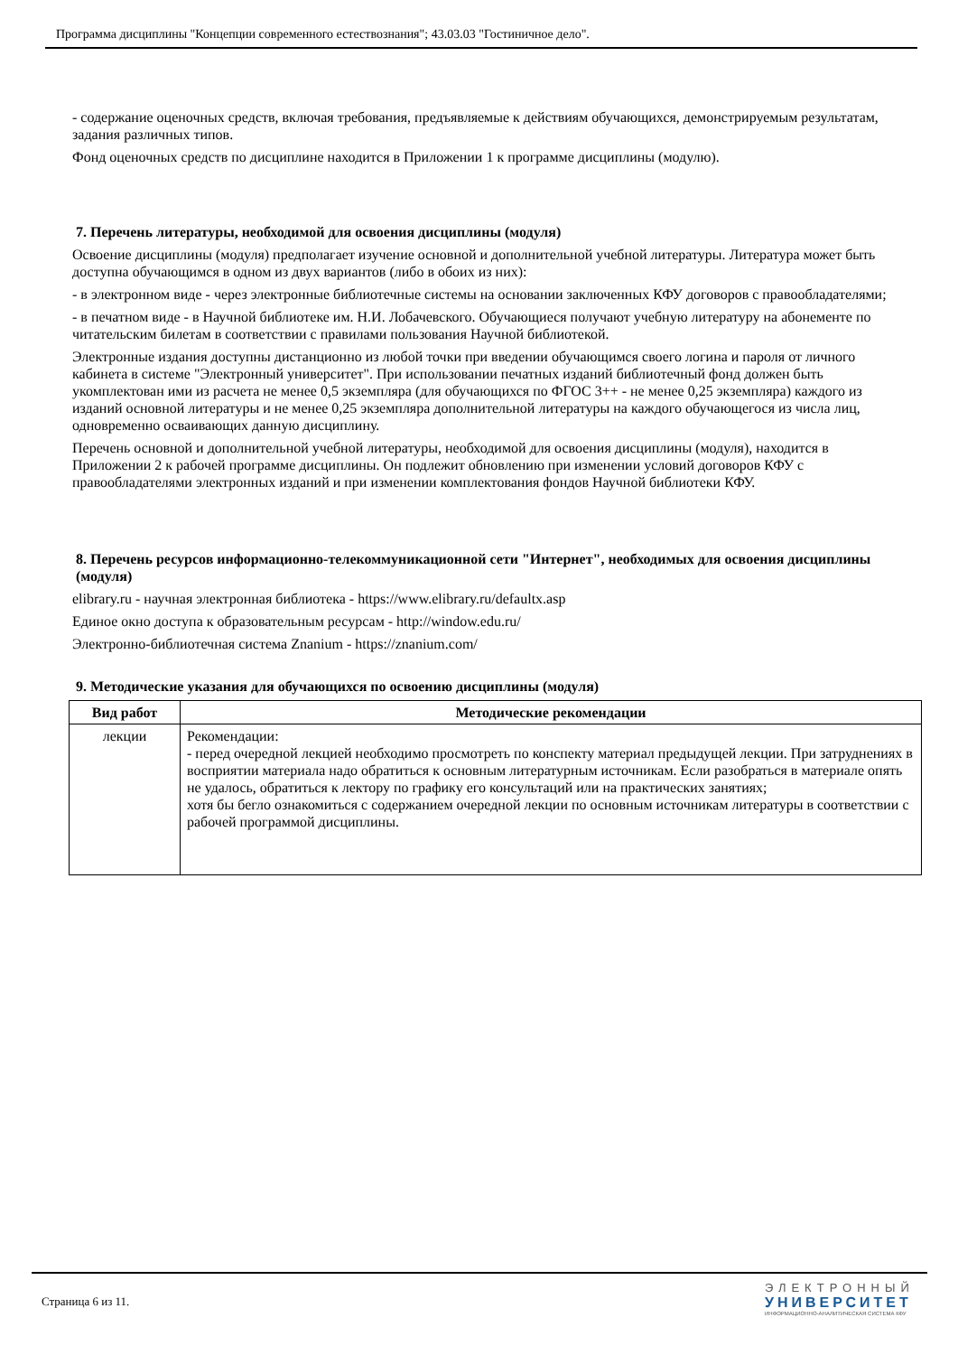Программа дисциплины "Концепции современного естествознания"; 43.03.03 "Гостиничное дело".
- содержание оценочных средств, включая требования, предъявляемые к действиям обучающихся, демонстрируемым результатам, задания различных типов.
Фонд оценочных средств по дисциплине находится в Приложении 1 к программе дисциплины (модулю).
7. Перечень литературы, необходимой для освоения дисциплины (модуля)
Освоение дисциплины (модуля) предполагает изучение основной и дополнительной учебной литературы. Литература может быть доступна обучающимся в одном из двух вариантов (либо в обоих из них):
- в электронном виде - через электронные библиотечные системы на основании заключенных КФУ договоров с правообладателями;
- в печатном виде - в Научной библиотеке им. Н.И. Лобачевского. Обучающиеся получают учебную литературу на абонементе по читательским билетам в соответствии с правилами пользования Научной библиотекой.
Электронные издания доступны дистанционно из любой точки при введении обучающимся своего логина и пароля от личного кабинета в системе "Электронный университет". При использовании печатных изданий библиотечный фонд должен быть укомплектован ими из расчета не менее 0,5 экземпляра (для обучающихся по ФГОС 3++ - не менее 0,25 экземпляра) каждого из изданий основной литературы и не менее 0,25 экземпляра дополнительной литературы на каждого обучающегося из числа лиц, одновременно осваивающих данную дисциплину.
Перечень основной и дополнительной учебной литературы, необходимой для освоения дисциплины (модуля), находится в Приложении 2 к рабочей программе дисциплины. Он подлежит обновлению при изменении условий договоров КФУ с правообладателями электронных изданий и при изменении комплектования фондов Научной библиотеки КФУ.
8. Перечень ресурсов информационно-телекоммуникационной сети "Интернет", необходимых для освоения дисциплины (модуля)
elibrary.ru - научная электронная библиотека - https://www.elibrary.ru/defaultx.asp
Единое окно доступа к образовательным ресурсам - http://window.edu.ru/
Электронно-библиотечная система Znanium - https://znanium.com/
9. Методические указания для обучающихся по освоению дисциплины (модуля)
| Вид работ | Методические рекомендации |
| --- | --- |
| лекции | Рекомендации: - перед очередной лекцией необходимо просмотреть по конспекту материал предыдущей лекции. При затруднениях в восприятии материала надо обратиться к основным литературным источникам. Если разобраться в материале опять не удалось, обратиться к лектору по графику его консультаций или на практических занятиях; хотя бы бегло ознакомиться с содержанием очередной лекции по основным источникам литературы в соответствии с рабочей программой дисциплины. |
Страница 6 из 11.
ЭЛЕКТРОННЫЙ
УНИВЕРСИТЕТ
ИНФОРМАЦИОННО-АНАЛИТИЧЕСКАЯ СИСТЕМА КФУ